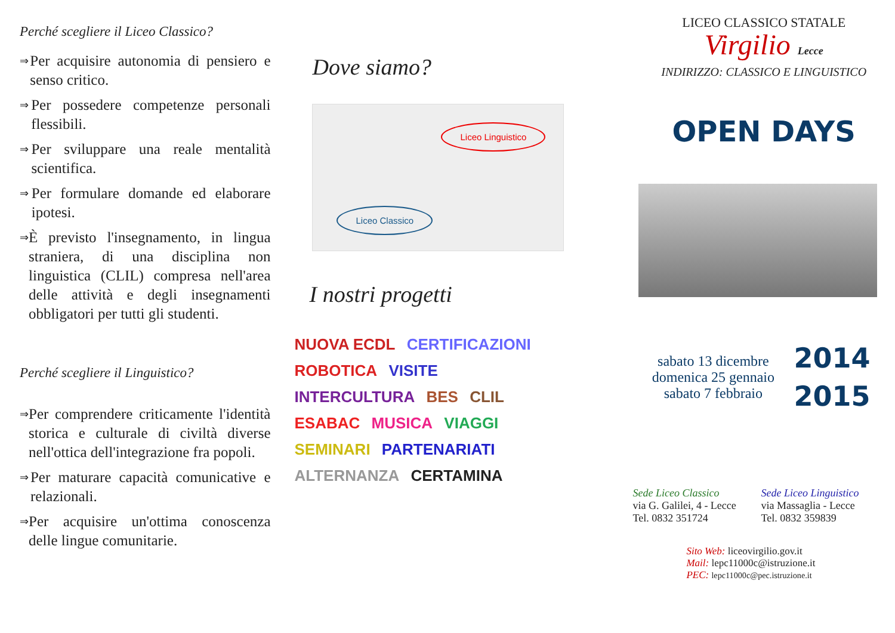Perché scegliere il Liceo Classico?
⇒ Per acquisire autonomia di pensiero e senso critico.
⇒ Per possedere competenze personali flessibili.
⇒ Per sviluppare una reale mentalità scientifica.
⇒ Per formulare domande ed elaborare ipotesi.
⇒ È previsto l'insegnamento, in lingua straniera, di una disciplina non linguistica (CLIL) compresa nell'area delle attività e degli insegnamenti obbligatori per tutti gli studenti.
Perché scegliere il Linguistico?
⇒ Per comprendere criticamente l'identità storica e culturale di civiltà diverse nell'ottica dell'integrazione fra popoli.
⇒ Per maturare capacità comunicative e relazionali.
⇒ Per acquisire un'ottima conoscenza delle lingue comunitarie.
Dove siamo?
Liceo Linguistico
Liceo Classico
I nostri progetti
NUOVA ECDL CERTIFICAZIONI ROBOTICA VISITE INTERCULTURA BES CLIL ESABAC MUSICA VIAGGI SEMINARI PARTENARIATI ALTERNANZA CERTAMINA
LICEO CLASSICO STATALE
Virgilio Lecce
INDIRIZZO: CLASSICO E LINGUISTICO
OPEN DAYS
sabato 13 dicembre
domenica 25 gennaio
sabato 7 febbraio
2014
2015
Sede Liceo Classico
via G. Galilei, 4 - Lecce
Tel. 0832 351724
Sede Liceo Linguistico
via Massaglia - Lecce
Tel. 0832 359839
Sito Web: liceovirgilio.gov.it
Mail: lepc11000c@istruzione.it
PEC: lepc11000c@pec.istruzione.it